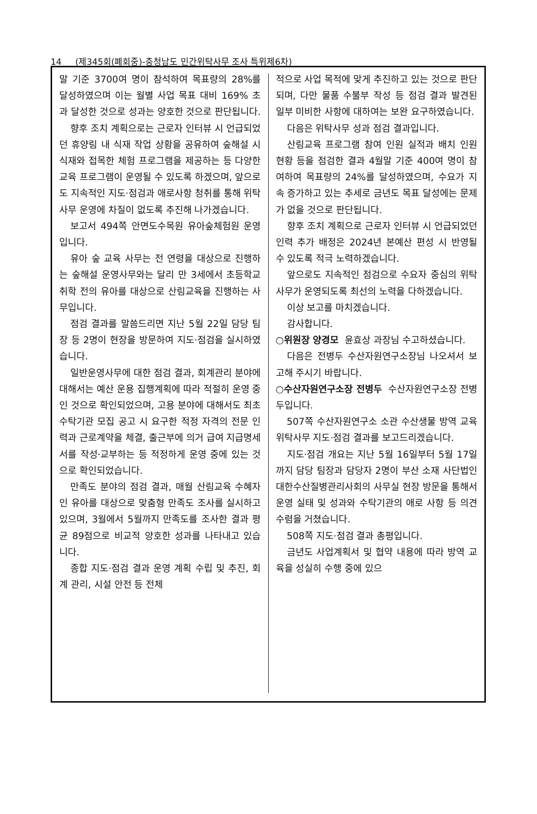14 (제345회(폐회중)-충청남도 민간위탁사무 조사 특위제6차)
말 기준 3700여 명이 참석하여 목표량의 28%를 달성하였으며 이는 월별 사업 목표 대비 169% 초과 달성한 것으로 성과는 양호한 것으로 판단됩니다.
향후 조치 계획으로는 근로자 인터뷰 시 언급되었던 휴양림 내 식재 작업 상황을 공유하여 숲해설 시 식재와 접목한 체험 프로그램을 제공하는 등 다양한 교육 프로그램이 운영될 수 있도록 하겠으며, 앞으로도 지속적인 지도·점검과 애로사항 청취를 통해 위탁사무 운영에 차질이 없도록 추진해 나가겠습니다.
보고서 494쪽 안면도수목원 유아숲체험원 운영입니다.
유아 숲 교육 사무는 전 연령을 대상으로 진행하는 숲해설 운영사무와는 달리 만 3세에서 초등학교 취학 전의 유아를 대상으로 산림교육을 진행하는 사무입니다.
점검 결과를 말씀드리면 지난 5월 22일 담당 팀장 등 2명이 현장을 방문하여 지도·점검을 실시하였습니다.
일반운영사무에 대한 점검 결과, 회계관리 분야에 대해서는 예산 운용 집행계획에 따라 적절히 운영 중인 것으로 확인되었으며, 고용 분야에 대해서도 최초 수탁기관 모집 공고 시 요구한 적정 자격의 전문 인력과 근로계약을 체결, 출근부에 의거 급여 지급명세서를 작성·교부하는 등 적정하게 운영 중에 있는 것으로 확인되었습니다.
만족도 분야의 점검 결과, 매월 산림교육 수혜자인 유아를 대상으로 맞춤형 만족도 조사를 실시하고 있으며, 3월에서 5월까지 만족도를 조사한 결과 평균 89점으로 비교적 양호한 성과를 나타내고 있습니다.
종합 지도·점검 결과 운영 계획 수립 및 추진, 회계 관리, 시설 안전 등 전체
적으로 사업 목적에 맞게 추진하고 있는 것으로 판단되며, 다만 물품 수불부 작성 등 점검 결과 발견된 일부 미비한 사항에 대하여는 보완 요구하였습니다.
다음은 위탁사무 성과 점검 결과입니다.
산림교육 프로그램 참여 인원 실적과 배치 인원 현황 등을 점검한 결과 4월말 기준 400여 명이 참여하여 목표량의 24%를 달성하였으며, 수요가 지속 증가하고 있는 추세로 금년도 목표 달성에는 문제가 없을 것으로 판단됩니다.
향후 조치 계획으로 근로자 인터뷰 시 언급되었던 인력 추가 배정은 2024년 본예산 편성 시 반영될 수 있도록 적극 노력하겠습니다.
앞으로도 지속적인 점검으로 수요자 중심의 위탁사무가 운영되도록 최선의 노력을 다하겠습니다.
이상 보고를 마치겠습니다.
감사합니다.
○위원장 양경모 윤효상 과장님 수고하셨습니다.
다음은 전병두 수산자원연구소장님 나오셔서 보고해 주시기 바랍니다.
○수산자원연구소장 전병두 수산자원연구소장 전병두입니다.
507쪽 수산자원연구소 소관 수산생물 방역 교육 위탁사무 지도·점검 결과를 보고드리겠습니다.
지도·점검 개요는 지난 5월 16일부터 5월 17일까지 담당 팀장과 담당자 2명이 부산 소재 사단법인 대한수산질병관리사회의 사무실 현장 방문을 통해서 운영 실태 및 성과와 수탁기관의 애로 사항 등 의견 수렴을 거쳤습니다.
508쪽 지도·점검 결과 총평입니다.
금년도 사업계획서 및 협약 내용에 따라 방역 교육을 성실히 수행 중에 있으